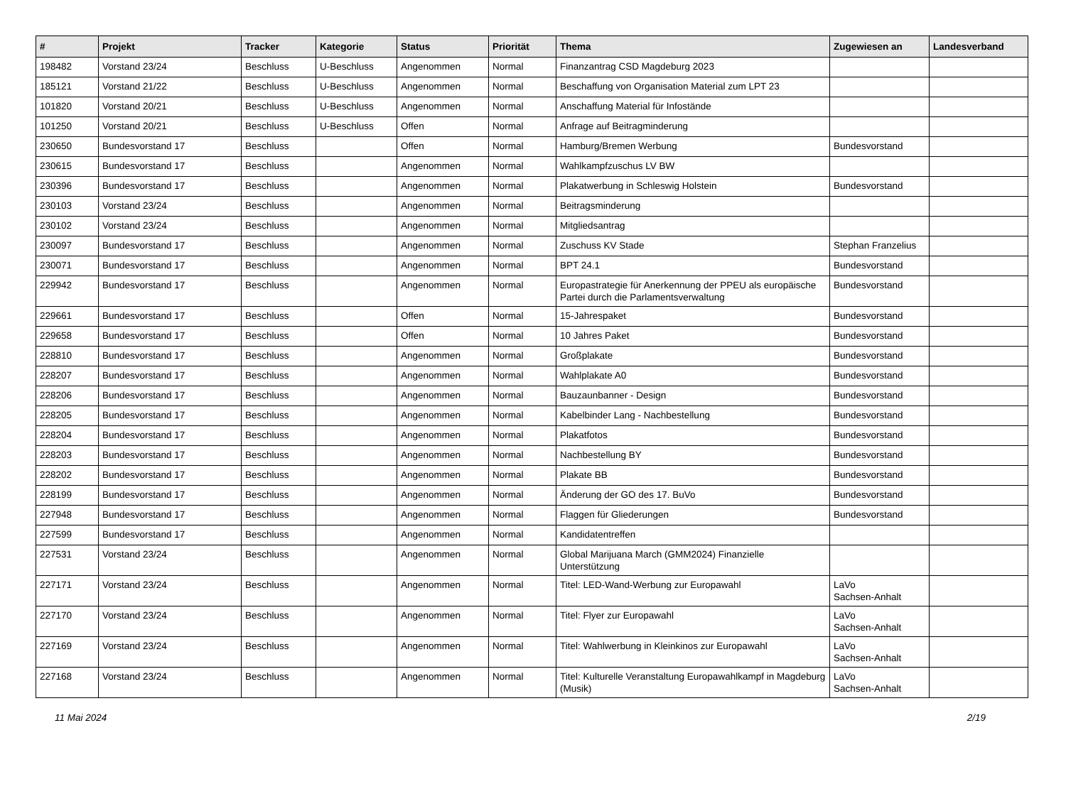| # | Projekt | Tracker | Kategorie | Status | Priorität | Thema | Zugewiesen an | Landesverband |
| --- | --- | --- | --- | --- | --- | --- | --- | --- |
| 198482 | Vorstand 23/24 | Beschluss | U-Beschluss | Angenommen | Normal | Finanzantrag CSD Magdeburg 2023 | | |
| 185121 | Vorstand 21/22 | Beschluss | U-Beschluss | Angenommen | Normal | Beschaffung von Organisation Material zum LPT 23 | | |
| 101820 | Vorstand 20/21 | Beschluss | U-Beschluss | Angenommen | Normal | Anschaffung Material für Infostände | | |
| 101250 | Vorstand 20/21 | Beschluss | U-Beschluss | Offen | Normal | Anfrage auf Beitragminderung | | |
| 230650 | Bundesvorstand 17 | Beschluss | | Offen | Normal | Hamburg/Bremen Werbung | Bundesvorstand | |
| 230615 | Bundesvorstand 17 | Beschluss | | Angenommen | Normal | Wahlkampfzuschus LV BW | | |
| 230396 | Bundesvorstand 17 | Beschluss | | Angenommen | Normal | Plakatwerbung in Schleswig Holstein | Bundesvorstand | |
| 230103 | Vorstand 23/24 | Beschluss | | Angenommen | Normal | Beitragsminderung | | |
| 230102 | Vorstand 23/24 | Beschluss | | Angenommen | Normal | Mitgliedsantrag | | |
| 230097 | Bundesvorstand 17 | Beschluss | | Angenommen | Normal | Zuschuss KV Stade | Stephan Franzelius | |
| 230071 | Bundesvorstand 17 | Beschluss | | Angenommen | Normal | BPT 24.1 | Bundesvorstand | |
| 229942 | Bundesvorstand 17 | Beschluss | | Angenommen | Normal | Europastrategie für Anerkennung der PPEU als europäische Partei durch die Parlamentsverwaltung | Bundesvorstand | |
| 229661 | Bundesvorstand 17 | Beschluss | | Offen | Normal | 15-Jahrespaket | Bundesvorstand | |
| 229658 | Bundesvorstand 17 | Beschluss | | Offen | Normal | 10 Jahres Paket | Bundesvorstand | |
| 228810 | Bundesvorstand 17 | Beschluss | | Angenommen | Normal | Großplakate | Bundesvorstand | |
| 228207 | Bundesvorstand 17 | Beschluss | | Angenommen | Normal | Wahlplakate A0 | Bundesvorstand | |
| 228206 | Bundesvorstand 17 | Beschluss | | Angenommen | Normal | Bauzaunbanner - Design | Bundesvorstand | |
| 228205 | Bundesvorstand 17 | Beschluss | | Angenommen | Normal | Kabelbinder Lang - Nachbestellung | Bundesvorstand | |
| 228204 | Bundesvorstand 17 | Beschluss | | Angenommen | Normal | Plakatfotos | Bundesvorstand | |
| 228203 | Bundesvorstand 17 | Beschluss | | Angenommen | Normal | Nachbestellung BY | Bundesvorstand | |
| 228202 | Bundesvorstand 17 | Beschluss | | Angenommen | Normal | Plakate BB | Bundesvorstand | |
| 228199 | Bundesvorstand 17 | Beschluss | | Angenommen | Normal | Änderung der GO des 17. BuVo | Bundesvorstand | |
| 227948 | Bundesvorstand 17 | Beschluss | | Angenommen | Normal | Flaggen für Gliederungen | Bundesvorstand | |
| 227599 | Bundesvorstand 17 | Beschluss | | Angenommen | Normal | Kandidatentreffen | | |
| 227531 | Vorstand 23/24 | Beschluss | | Angenommen | Normal | Global Marijuana March (GMM2024) Finanzielle Unterstützung | | |
| 227171 | Vorstand 23/24 | Beschluss | | Angenommen | Normal | Titel: LED-Wand-Werbung zur Europawahl | LaVo Sachsen-Anhalt | |
| 227170 | Vorstand 23/24 | Beschluss | | Angenommen | Normal | Titel: Flyer zur Europawahl | LaVo Sachsen-Anhalt | |
| 227169 | Vorstand 23/24 | Beschluss | | Angenommen | Normal | Titel: Wahlwerbung in Kleinkinos zur Europawahl | LaVo Sachsen-Anhalt | |
| 227168 | Vorstand 23/24 | Beschluss | | Angenommen | Normal | Titel: Kulturelle Veranstaltung Europawahlkampf in Magdeburg (Musik) | LaVo Sachsen-Anhalt | |
11 Mai 2024 2/19